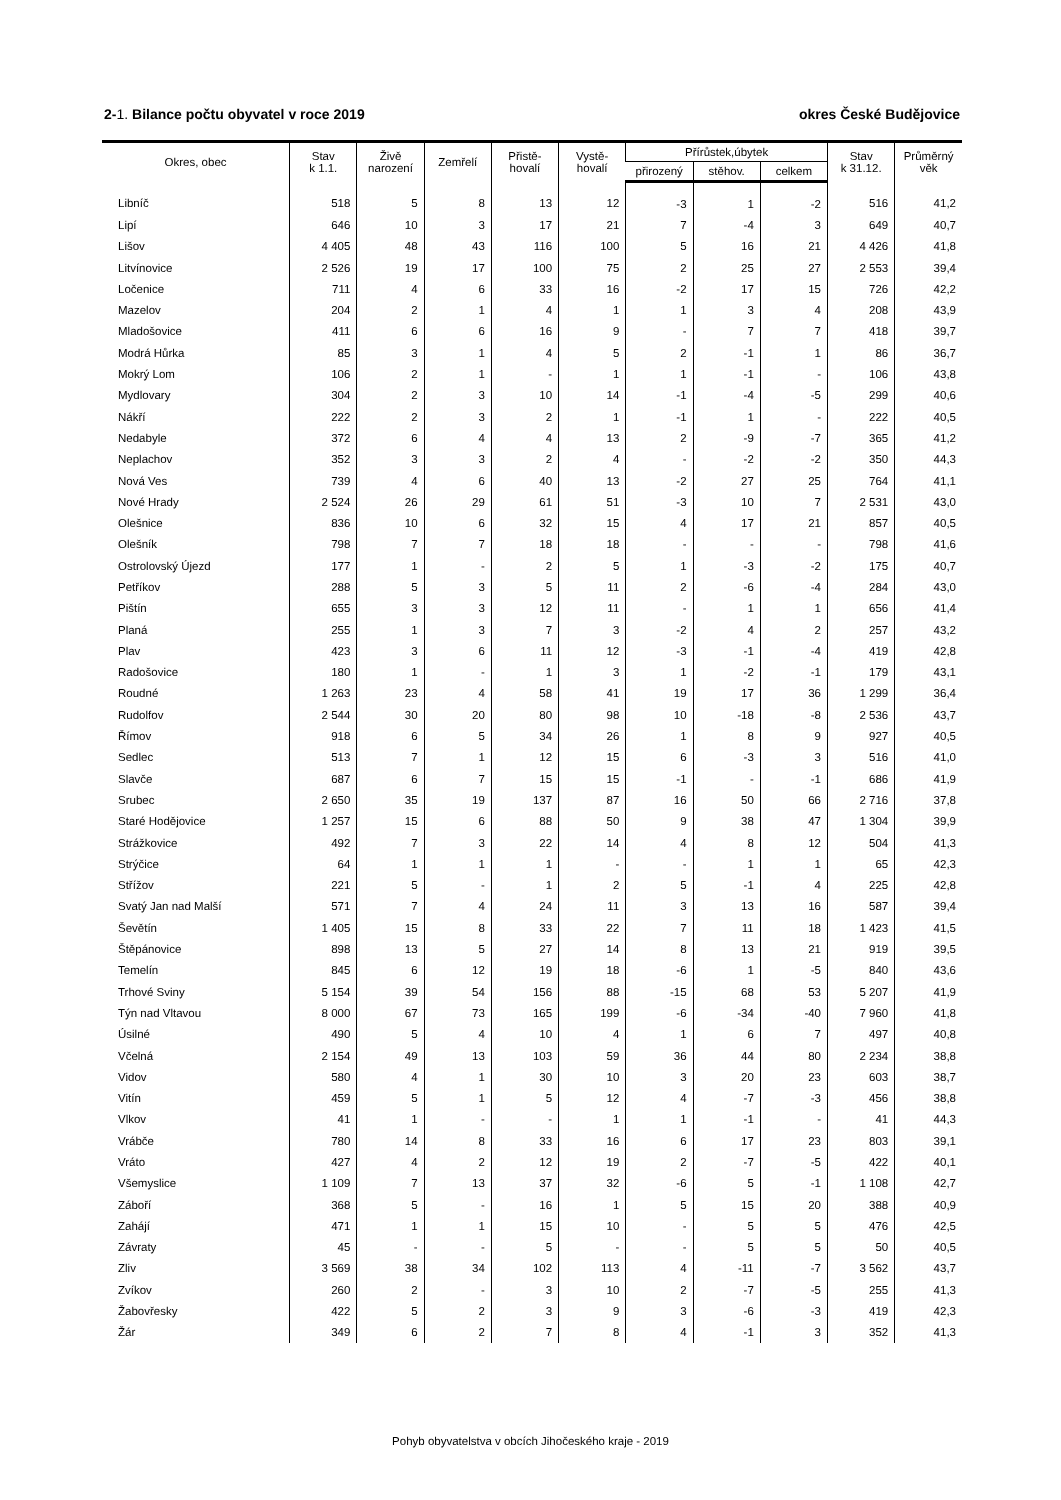2-1. Bilance počtu obyvatel v roce 2019 okres České Budějovice
| Okres, obec | Stav k 1.1. | Živě narození | Zemřelí | Přistě- hovalí | Vystě- hovalí | Přírůstek,úbytek | | | Stav k 31.12. | Průměrný věk |
| --- | --- | --- | --- | --- | --- | --- | --- | --- | --- | --- |
| | | | | | | přirozený | stěhov. | celkem | | |
| Libníč | 518 | 5 | 8 | 13 | 12 | -3 | 1 | -2 | 516 | 41,2 |
| Lipí | 646 | 10 | 3 | 17 | 21 | 7 | -4 | 3 | 649 | 40,7 |
| Lišov | 4 405 | 48 | 43 | 116 | 100 | 5 | 16 | 21 | 4 426 | 41,8 |
| Litvínovice | 2 526 | 19 | 17 | 100 | 75 | 2 | 25 | 27 | 2 553 | 39,4 |
| Ločenice | 711 | 4 | 6 | 33 | 16 | -2 | 17 | 15 | 726 | 42,2 |
| Mazelov | 204 | 2 | 1 | 4 | 1 | 1 | 3 | 4 | 208 | 43,9 |
| Mladošovice | 411 | 6 | 6 | 16 | 9 | - | 7 | 7 | 418 | 39,7 |
| Modrá Hůrka | 85 | 3 | 1 | 4 | 5 | 2 | -1 | 1 | 86 | 36,7 |
| Mokrý Lom | 106 | 2 | 1 | - | 1 | 1 | -1 | - | 106 | 43,8 |
| Mydlovary | 304 | 2 | 3 | 10 | 14 | -1 | -4 | -5 | 299 | 40,6 |
| Nákří | 222 | 2 | 3 | 2 | 1 | -1 | 1 | - | 222 | 40,5 |
| Nedabyle | 372 | 6 | 4 | 4 | 13 | 2 | -9 | -7 | 365 | 41,2 |
| Neplachov | 352 | 3 | 3 | 2 | 4 | - | -2 | -2 | 350 | 44,3 |
| Nová Ves | 739 | 4 | 6 | 40 | 13 | -2 | 27 | 25 | 764 | 41,1 |
| Nové Hrady | 2 524 | 26 | 29 | 61 | 51 | -3 | 10 | 7 | 2 531 | 43,0 |
| Olešnice | 836 | 10 | 6 | 32 | 15 | 4 | 17 | 21 | 857 | 40,5 |
| Olešník | 798 | 7 | 7 | 18 | 18 | - | - | - | 798 | 41,6 |
| Ostrolovský Újezd | 177 | 1 | - | 2 | 5 | 1 | -3 | -2 | 175 | 40,7 |
| Petříkov | 288 | 5 | 3 | 5 | 11 | 2 | -6 | -4 | 284 | 43,0 |
| Pištín | 655 | 3 | 3 | 12 | 11 | - | 1 | 1 | 656 | 41,4 |
| Planá | 255 | 1 | 3 | 7 | 3 | -2 | 4 | 2 | 257 | 43,2 |
| Plav | 423 | 3 | 6 | 11 | 12 | -3 | -1 | -4 | 419 | 42,8 |
| Radošovice | 180 | 1 | - | 1 | 3 | 1 | -2 | -1 | 179 | 43,1 |
| Roudné | 1 263 | 23 | 4 | 58 | 41 | 19 | 17 | 36 | 1 299 | 36,4 |
| Rudolfov | 2 544 | 30 | 20 | 80 | 98 | 10 | -18 | -8 | 2 536 | 43,7 |
| Římov | 918 | 6 | 5 | 34 | 26 | 1 | 8 | 9 | 927 | 40,5 |
| Sedlec | 513 | 7 | 1 | 12 | 15 | 6 | -3 | 3 | 516 | 41,0 |
| Slavče | 687 | 6 | 7 | 15 | 15 | -1 | - | -1 | 686 | 41,9 |
| Srubec | 2 650 | 35 | 19 | 137 | 87 | 16 | 50 | 66 | 2 716 | 37,8 |
| Staré Hodějovice | 1 257 | 15 | 6 | 88 | 50 | 9 | 38 | 47 | 1 304 | 39,9 |
| Strážkovice | 492 | 7 | 3 | 22 | 14 | 4 | 8 | 12 | 504 | 41,3 |
| Strýčice | 64 | 1 | 1 | 1 | - | - | 1 | 1 | 65 | 42,3 |
| Střížov | 221 | 5 | - | 1 | 2 | 5 | -1 | 4 | 225 | 42,8 |
| Svatý Jan nad Malší | 571 | 7 | 4 | 24 | 11 | 3 | 13 | 16 | 587 | 39,4 |
| Ševětín | 1 405 | 15 | 8 | 33 | 22 | 7 | 11 | 18 | 1 423 | 41,5 |
| Štěpánovice | 898 | 13 | 5 | 27 | 14 | 8 | 13 | 21 | 919 | 39,5 |
| Temelín | 845 | 6 | 12 | 19 | 18 | -6 | 1 | -5 | 840 | 43,6 |
| Trhové Sviny | 5 154 | 39 | 54 | 156 | 88 | -15 | 68 | 53 | 5 207 | 41,9 |
| Týn nad Vltavou | 8 000 | 67 | 73 | 165 | 199 | -6 | -34 | -40 | 7 960 | 41,8 |
| Úsilné | 490 | 5 | 4 | 10 | 4 | 1 | 6 | 7 | 497 | 40,8 |
| Včelná | 2 154 | 49 | 13 | 103 | 59 | 36 | 44 | 80 | 2 234 | 38,8 |
| Vidov | 580 | 4 | 1 | 30 | 10 | 3 | 20 | 23 | 603 | 38,7 |
| Vitín | 459 | 5 | 1 | 5 | 12 | 4 | -7 | -3 | 456 | 38,8 |
| Vlkov | 41 | 1 | - | - | 1 | 1 | -1 | - | 41 | 44,3 |
| Vrábče | 780 | 14 | 8 | 33 | 16 | 6 | 17 | 23 | 803 | 39,1 |
| Vráto | 427 | 4 | 2 | 12 | 19 | 2 | -7 | -5 | 422 | 40,1 |
| Všemyslice | 1 109 | 7 | 13 | 37 | 32 | -6 | 5 | -1 | 1 108 | 42,7 |
| Záboří | 368 | 5 | - | 16 | 1 | 5 | 15 | 20 | 388 | 40,9 |
| Zahájí | 471 | 1 | 1 | 15 | 10 | - | 5 | 5 | 476 | 42,5 |
| Závraty | 45 | - | - | 5 | - | - | 5 | 5 | 50 | 40,5 |
| Zliv | 3 569 | 38 | 34 | 102 | 113 | 4 | -11 | -7 | 3 562 | 43,7 |
| Zvíkov | 260 | 2 | - | 3 | 10 | 2 | -7 | -5 | 255 | 41,3 |
| Žabovřesky | 422 | 5 | 2 | 3 | 9 | 3 | -6 | -3 | 419 | 42,3 |
| Žár | 349 | 6 | 2 | 7 | 8 | 4 | -1 | 3 | 352 | 41,3 |
Pohyb obyvatelstva v obcích Jihočeského kraje - 2019